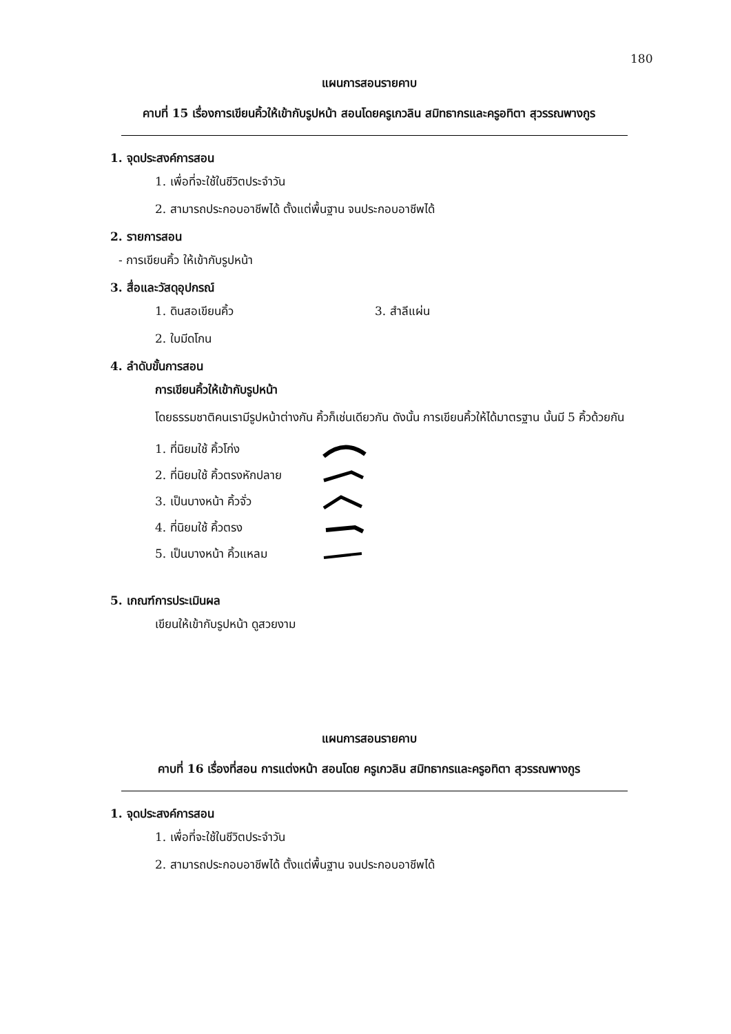180
แผนการสอนรายคาบ
คาบที่ 15 เรื่องการเขียนคิ้วให้เข้ากับรูปหน้า สอนโดยครูเกวลิน สมิทธากรและครูอทิตา สุวรรณพางกูร
1. จุดประสงค์การสอน
1. เพื่อที่จะใช้ในชีวิตประจำวัน
2. สามารถประกอบอาชีพได้ ตั้งแต่พื้นฐาน จนประกอบอาชีพได้
2. รายการสอน
- การเขียนคิ้ว ให้เข้ากับรูปหน้า
3. สื่อและวัสดุอุปกรณ์
1. ดินสอเขียนคิ้ว 3. สำลีแผ่น
2. ใบมีดโกน
4. ลำดับขั้นการสอน
การเขียนคิ้วให้เข้ากับรูปหน้า
โดยธรรมชาติคนเรามีรูปหน้าต่างกัน คิ้วก็เช่นเดียวกัน ดังนั้น การเขียนคิ้วให้ได้มาตรฐาน นั้นมี 5 คิ้วด้วยกัน
1. ที่นิยมใช้ คิ้วโก่ง
2. ที่นิยมใช้ คิ้วตรงหักปลาย
3. เป็นบางหน้า คิ้วจั่ว
4. ที่นิยมใช้ คิ้วตรง
5. เป็นบางหน้า คิ้วแหลม
5. เกณฑ์การประเมินผล
เขียนให้เข้ากับรูปหน้า ดูสวยงาม
แผนการสอนรายคาบ
คาบที่ 16 เรื่องที่สอน การแต่งหน้า สอนโดย ครูเกวลิน สมิทธากรและครูอทิตา สุวรรณพางกูร
1. จุดประสงค์การสอน
1. เพื่อที่จะใช้ในชีวิตประจำวัน
2. สามารถประกอบอาชีพได้ ตั้งแต่พื้นฐาน จนประกอบอาชีพได้